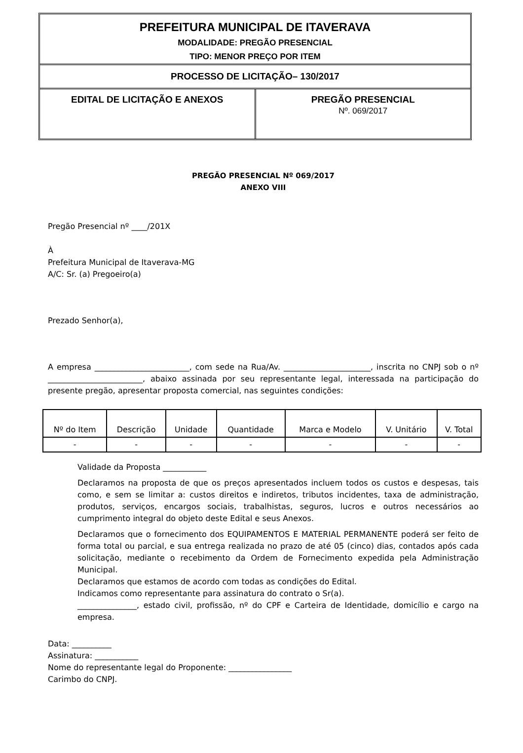PREFEITURA MUNICIPAL DE ITAVERAVA
MODALIDADE: PREGÃO PRESENCIAL
TIPO: MENOR PREÇO POR ITEM
PROCESSO DE LICITAÇÃO– 130/2017
EDITAL DE LICITAÇÃO E ANEXOS PREGÃO PRESENCIAL
Nº. 069/2017
PREGÃO PRESENCIAL Nº 069/2017
ANEXO VIII
Pregão Presencial nº ____/201X
À
Prefeitura Municipal de Itaverava-MG
A/C: Sr. (a) Pregoeiro(a)
Prezado Senhor(a),
A empresa ________________________, com sede na Rua/Av. ______________________, inscrita no CNPJ sob o nº ________________________, abaixo assinada por seu representante legal, interessada na participação do presente pregão, apresentar proposta comercial, nas seguintes condições:
| Nº do Item | Descrição | Unidade | Quantidade | Marca e Modelo | V. Unitário | V. Total |
| --- | --- | --- | --- | --- | --- | --- |
| - | - | - | - | - | - | - |
Validade da Proposta ___________
Declaramos na proposta de que os preços apresentados incluem todos os custos e despesas, tais como, e sem se limitar a: custos direitos e indiretos, tributos incidentes, taxa de administração, produtos, serviços, encargos sociais, trabalhistas, seguros, lucros e outros necessários ao cumprimento integral do objeto deste Edital e seus Anexos.
Declaramos que o fornecimento dos EQUIPAMENTOS E MATERIAL PERMANENTE poderá ser feito de forma total ou parcial, e sua entrega realizada no prazo de até 05 (cinco) dias, contados após cada solicitação, mediante o recebimento da Ordem de Fornecimento expedida pela Administração Municipal.
Declaramos que estamos de acordo com todas as condições do Edital.
Indicamos como representante para assinatura do contrato o Sr(a).
_______________, estado civil, profissão, nº do CPF e Carteira de Identidade, domicílio e cargo na empresa.
Data: __________
Assinatura: ___________
Nome do representante legal do Proponente: ________________
Carimbo do CNPJ.